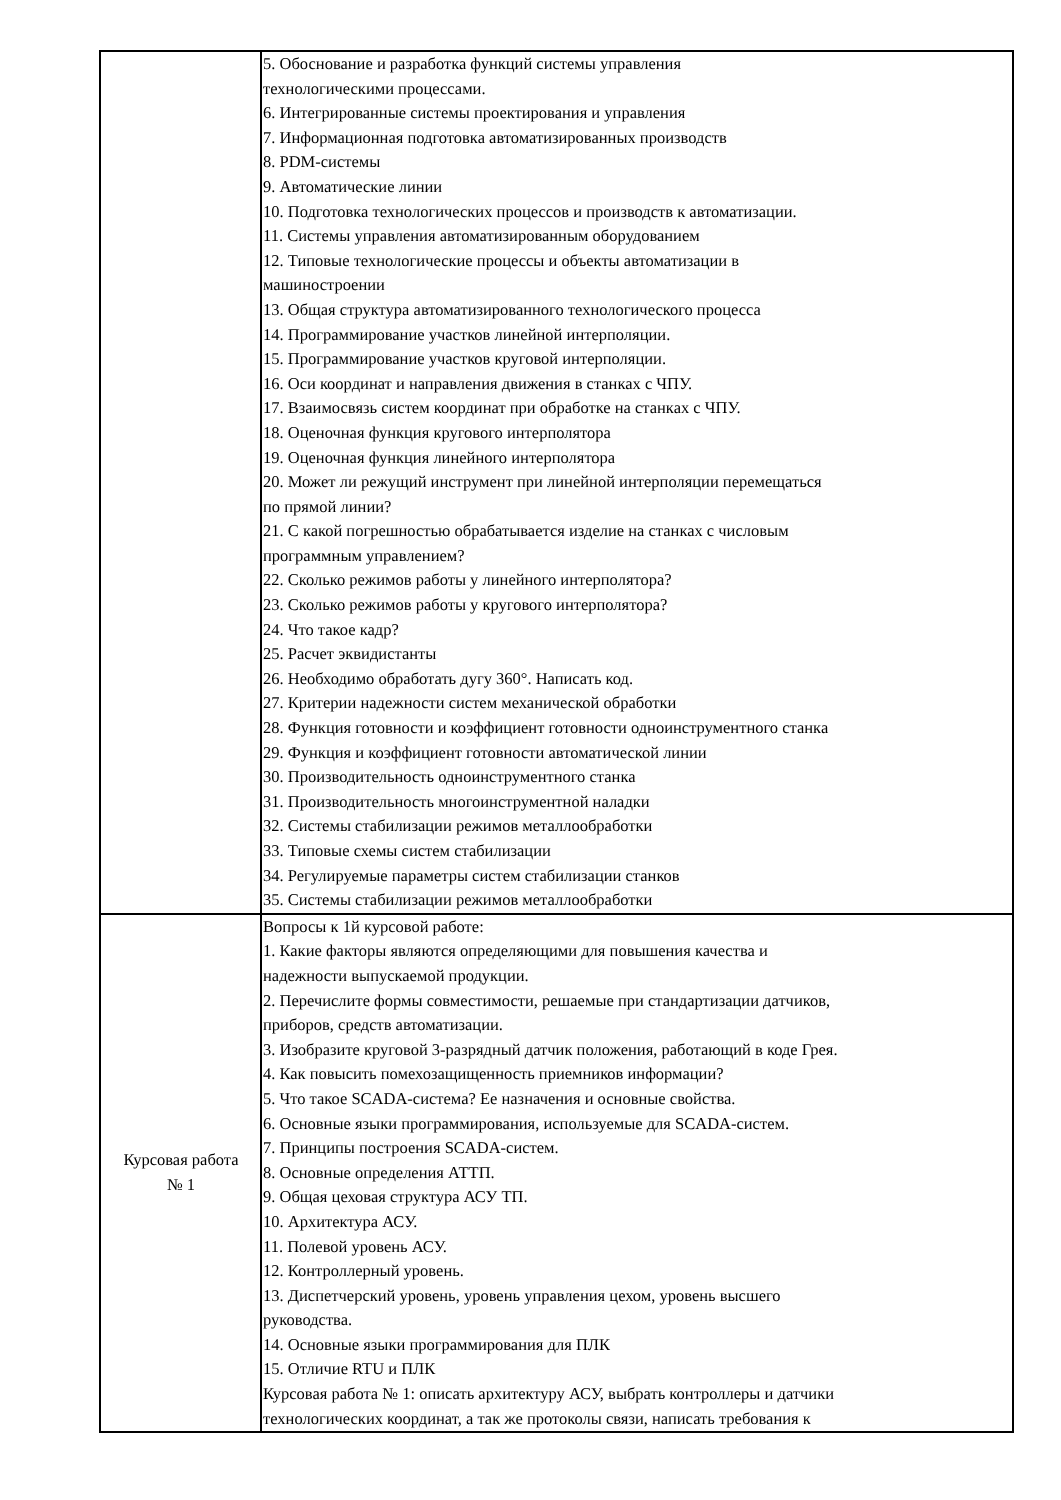| | 5. Обоснование и разработка функций системы управления технологическими процессами. 6. Интегрированные системы проектирования и управления 7. Информационная подготовка автоматизированных производств 8. PDM-системы 9. Автоматические линии 10. Подготовка технологических процессов и производств к автоматизации. 11. Системы управления автоматизированным оборудованием 12. Типовые технологические процессы и объекты автоматизации в машиностроении 13. Общая структура автоматизированного технологического процесса 14. Программирование участков линейной интерполяции. 15. Программирование участков круговой интерполяции. 16. Оси координат и направления движения в станках с ЧПУ. 17. Взаимосвязь систем координат при обработке на станках с ЧПУ. 18. Оценочная функция кругового интерполятора 19. Оценочная функция линейного интерполятора 20. Может ли режущий инструмент при линейной интерполяции перемещаться по прямой линии? 21. С какой погрешностью обрабатывается изделие на станках с числовым программным управлением? 22. Сколько режимов работы у линейного интерполятора? 23. Сколько режимов работы у кругового интерполятора? 24. Что такое кадр? 25. Расчет эквидистанты 26. Необходимо обработать дугу 360°. Написать код. 27. Критерии надежности систем механической обработки 28. Функция готовности и коэффициент готовности одноинструментного станка 29. Функция и коэффициент готовности автоматической линии 30. Производительность одноинструментного станка 31. Производительность многоинструментной наладки 32. Системы стабилизации режимов металлообработки 33. Типовые схемы систем стабилизации 34. Регулируемые параметры систем стабилизации станков 35. Системы стабилизации режимов металлообработки |
| Курсовая работа № 1 | Вопросы к 1й курсовой работе: 1. Какие факторы являются определяющими для повышения качества и надежности выпускаемой продукции. 2. Перечислите формы совместимости, решаемые при стандартизации датчиков, приборов, средств автоматизации. 3. Изобразите круговой 3-разрядный датчик положения, работающий в коде Грея. 4. Как повысить помехозащищенность приемников информации? 5. Что такое SCADA-система? Ее назначения и основные свойства. 6. Основные языки программирования, используемые для SCADA-систем. 7. Принципы построения SCADA-систем. 8. Основные определения АТТП. 9. Общая цеховая структура АСУ ТП. 10. Архитектура АСУ. 11. Полевой уровень АСУ. 12. Контроллерный уровень. 13. Диспетчерский уровень, уровень управления цехом, уровень высшего руководства. 14. Основные языки программирования для ПЛК 15. Отличие RTU и ПЛК Курсовая работа № 1: описать архитектуру АСУ, выбрать контроллеры и датчики технологических координат, а так же протоколы связи, написать требования к |